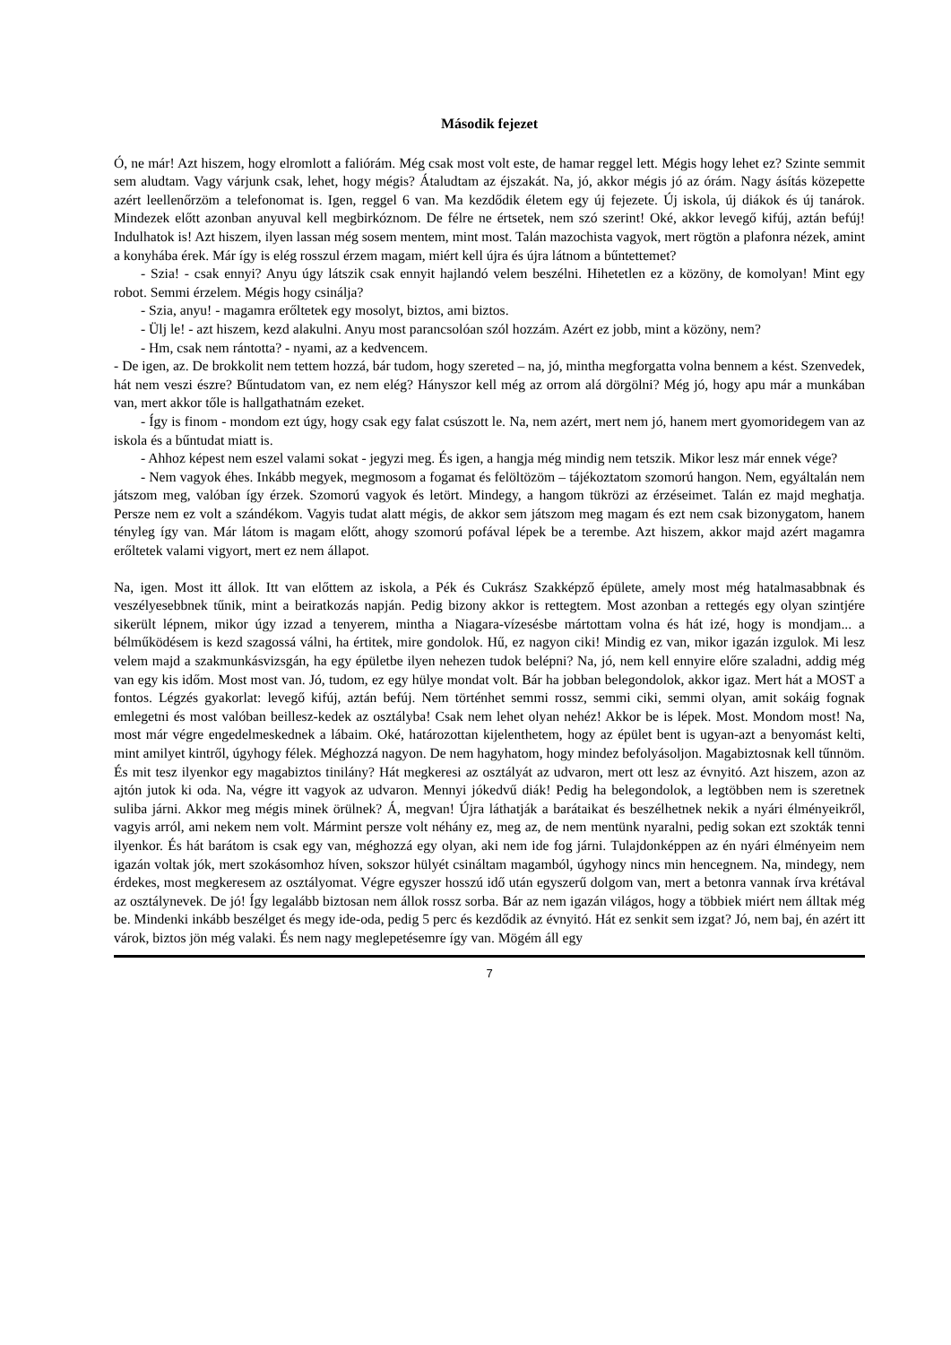Második fejezet
Ó, ne már! Azt hiszem, hogy elromlott a faliórám. Még csak most volt este, de hamar reggel lett. Mégis hogy lehet ez? Szinte semmit sem aludtam. Vagy várjunk csak, lehet, hogy mégis? Átaludtam az éjszakát. Na, jó, akkor mégis jó az órám. Nagy ásítás közepette azért leellenőrzöm a telefonomat is. Igen, reggel 6 van. Ma kezdődik életem egy új fejezete. Új iskola, új diákok és új tanárok. Mindezek előtt azonban anyuval kell megbirkóznom. De félre ne értsetek, nem szó szerint! Oké, akkor levegő kifúj, aztán befúj! Indulhatok is! Azt hiszem, ilyen lassan még sosem mentem, mint most. Talán mazochista vagyok, mert rögtön a plafonra nézek, amint a konyhába érek. Már így is elég rosszul érzem magam, miért kell újra és újra látnom a bűntettemet?
- Szia! - csak ennyi? Anyu úgy látszik csak ennyit hajlandó velem beszélni. Hihetetlen ez a közöny, de komolyan! Mint egy robot. Semmi érzelem. Mégis hogy csinálja?
- Szia, anyu! - magamra erőltetek egy mosolyt, biztos, ami biztos.
- Ülj le! - azt hiszem, kezd alakulni. Anyu most parancsolóan szól hozzám. Azért ez jobb, mint a közöny, nem?
- Hm, csak nem rántotta? - nyami, az a kedvencem.
- De igen, az. De brokkolit nem tettem hozzá, bár tudom, hogy szereted – na, jó, mintha megforgatta volna bennem a kést. Szenvedek, hát nem veszi észre? Bűntudatom van, ez nem elég? Hányszor kell még az orrom alá dörgölni? Még jó, hogy apu már a munkában van, mert akkor tőle is hallgathatnám ezeket.
- Így is finom - mondom ezt úgy, hogy csak egy falat csúszott le. Na, nem azért, mert nem jó, hanem mert gyomoridegem van az iskola és a bűntudat miatt is.
- Ahhoz képest nem eszel valami sokat - jegyzi meg. És igen, a hangja még mindig nem tetszik. Mikor lesz már ennek vége?
- Nem vagyok éhes. Inkább megyek, megmosom a fogamat és felöltözöm – tájékoztatom szomorú hangon. Nem, egyáltalán nem játszom meg, valóban így érzek. Szomorú vagyok és letört. Mindegy, a hangom tükrözi az érzéseimet. Talán ez majd meghatja. Persze nem ez volt a szándékom. Vagyis tudat alatt mégis, de akkor sem játszom meg magam és ezt nem csak bizonygatom, hanem tényleg így van. Már látom is magam előtt, ahogy szomorú pofával lépek be a terembe. Azt hiszem, akkor majd azért magamra erőltetek valami vigyort, mert ez nem állapot.
Na, igen. Most itt állok. Itt van előttem az iskola, a Pék és Cukrász Szakképző épülete, amely most még hatalmasabbnak és veszélyesebbnek tűnik, mint a beiratkozás napján. Pedig bizony akkor is rettegtem. Most azonban a rettegés egy olyan szintjére sikerült lépnem, mikor úgy izzad a tenyerem, mintha a Niagara-vízesésbe mártottam volna és hát izé, hogy is mondjam... a bélműködésem is kezd szagossá válni, ha értitek, mire gondolok. Hű, ez nagyon ciki! Mindig ez van, mikor igazán izgulok. Mi lesz velem majd a szakmunkásvizsgán, ha egy épületbe ilyen nehezen tudok belépni? Na, jó, nem kell ennyire előre szaladni, addig még van egy kis időm. Most most van. Jó, tudom, ez egy hülye mondat volt. Bár ha jobban belegondolok, akkor igaz. Mert hát a MOST a fontos. Légzés gyakorlat: levegő kifúj, aztán befúj. Nem történhet semmi rossz, semmi ciki, semmi olyan, amit sokáig fognak emlegetni és most valóban beillesz-kedek az osztályba! Csak nem lehet olyan nehéz! Akkor be is lépek. Most. Mondom most! Na, most már végre engedelmeskednek a lábaim. Oké, határozottan kijelenthetem, hogy az épület bent is ugyan-azt a benyomást kelti, mint amilyet kintről, úgyhogy félek. Méghozzá nagyon. De nem hagyhatom, hogy mindez befolyásoljon. Magabiztosnak kell tűnnöm. És mit tesz ilyenkor egy magabiztos tinilány? Hát megkeresi az osztályát az udvaron, mert ott lesz az évnyitó. Azt hiszem, azon az ajtón jutok ki oda. Na, végre itt vagyok az udvaron. Mennyi jókedvű diák! Pedig ha belegondolok, a legtöbben nem is szeretnek suliba járni. Akkor meg mégis minek örülnek? Á, megvan! Újra láthatják a barátaikat és beszélhetnek nekik a nyári élményeikről, vagyis arról, ami nekem nem volt. Mármint persze volt néhány ez, meg az, de nem mentünk nyaralni, pedig sokan ezt szokták tenni ilyenkor. És hát barátom is csak egy van, méghozzá egy olyan, aki nem ide fog járni. Tulajdonképpen az én nyári élményeim nem igazán voltak jók, mert szokásomhoz híven, sokszor hülyét csináltam magamból, úgyhogy nincs min hencegnem. Na, mindegy, nem érdekes, most megkeresem az osztályomat. Végre egyszer hosszú idő után egyszerű dolgom van, mert a betonra vannak írva krétával az osztálynevek. De jó! Így legalább biztosan nem állok rossz sorba. Bár az nem igazán világos, hogy a többiek miért nem álltak még be. Mindenki inkább beszélget és megy ide-oda, pedig 5 perc és kezdődik az évnyitó. Hát ez senkit sem izgat? Jó, nem baj, én azért itt várok, biztos jön még valaki. És nem nagy meglepetésemre így van. Mögém áll egy
7